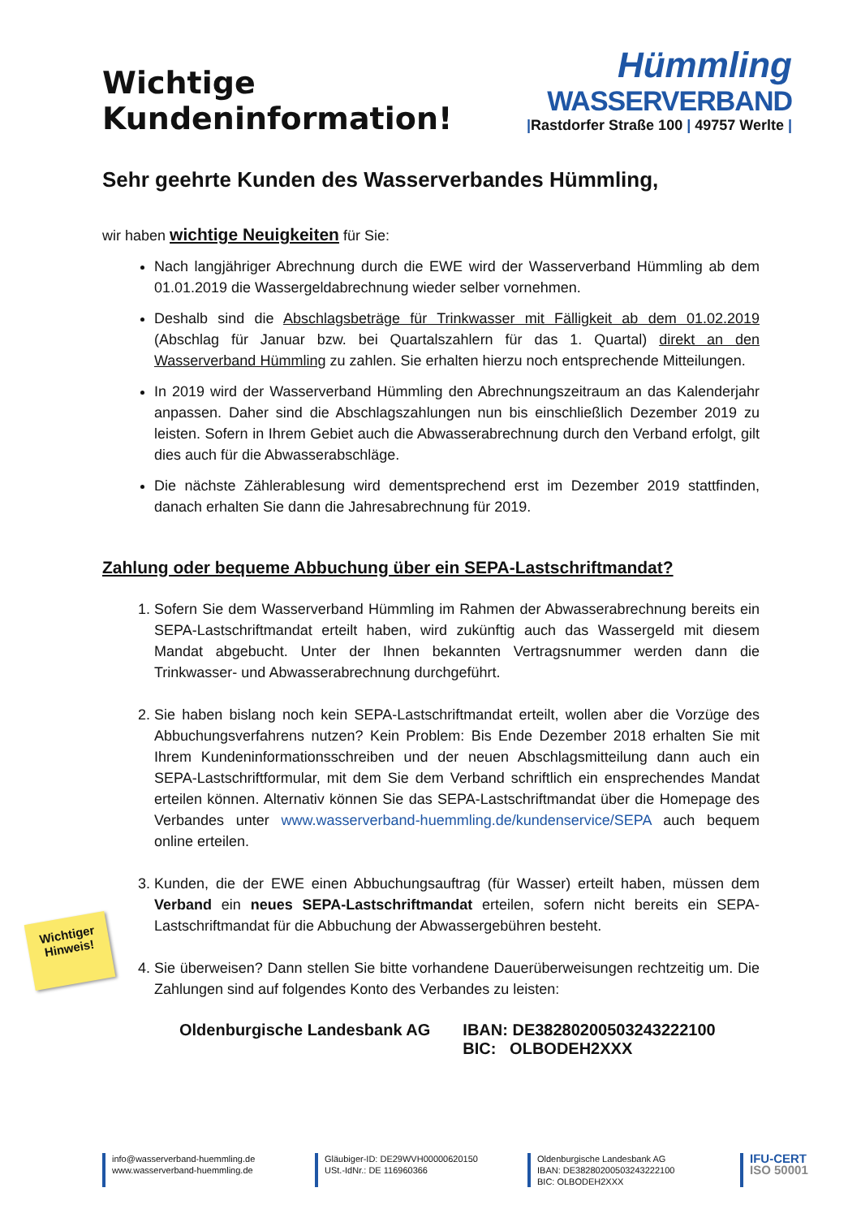Wichtige
Kundeninformation!
Hümmling
WASSERVERBAND
|Rastdorfer Straße 100 | 49757 Werlte |
Sehr geehrte Kunden des Wasserverbandes Hümmling,
wir haben wichtige Neuigkeiten für Sie:
Nach langjähriger Abrechnung durch die EWE wird der Wasserverband Hümmling ab dem 01.01.2019 die Wassergeldabrechnung wieder selber vornehmen.
Deshalb sind die Abschlagsbeträge für Trinkwasser mit Fälligkeit ab dem 01.02.2019 (Abschlag für Januar bzw. bei Quartalszahlern für das 1. Quartal) direkt an den Wasserverband Hümmling zu zahlen. Sie erhalten hierzu noch entsprechende Mitteilungen.
In 2019 wird der Wasserverband Hümmling den Abrechnungszeitraum an das Kalenderjahr anpassen. Daher sind die Abschlagszahlungen nun bis einschließlich Dezember 2019 zu leisten. Sofern in Ihrem Gebiet auch die Abwasserabrechnung durch den Verband erfolgt, gilt dies auch für die Abwasserabschläge.
Die nächste Zählerablesung wird dementsprechend erst im Dezember 2019 stattfinden, danach erhalten Sie dann die Jahresabrechnung für 2019.
Zahlung oder bequeme Abbuchung über ein SEPA-Lastschriftmandat?
1. Sofern Sie dem Wasserverband Hümmling im Rahmen der Abwasserabrechnung bereits ein SEPA-Lastschriftmandat erteilt haben, wird zukünftig auch das Wassergeld mit diesem Mandat abgebucht. Unter der Ihnen bekannten Vertragsnummer werden dann die Trinkwasser- und Abwasserabrechnung durchgeführt.
2. Sie haben bislang noch kein SEPA-Lastschriftmandat erteilt, wollen aber die Vorzüge des Abbuchungsverfahrens nutzen? Kein Problem: Bis Ende Dezember 2018 erhalten Sie mit Ihrem Kundeninformationsschreiben und der neuen Abschlagsmitteilung dann auch ein SEPA-Lastschriftformular, mit dem Sie dem Verband schriftlich ein ensprechendes Mandat erteilen können. Alternativ können Sie das SEPA-Lastschriftmandat über die Homepage des Verbandes unter www.wasserverband-huemmling.de/kundenservice/SEPA auch bequem online erteilen.
3. Kunden, die der EWE einen Abbuchungsauftrag (für Wasser) erteilt haben, müssen dem Verband ein neues SEPA-Lastschriftmandat erteilen, sofern nicht bereits ein SEPA-Lastschriftmandat für die Abbuchung der Abwassergebühren besteht.
4. Sie überweisen? Dann stellen Sie bitte vorhandene Dauerüberweisungen rechtzeitig um. Die Zahlungen sind auf folgendes Konto des Verbandes zu leisten:
Oldenburgische Landesbank AG IBAN: DE38280200503243222100
BIC: OLBODEH2XXX
Wichtiger
Hinweis!
info@wasserverband-huemmling.de
www.wasserverband-huemmling.de
Gläubiger-ID: DE29WVH00000620150
USt.-IdNr.: DE 116960366
Oldenburgische Landesbank AG
IBAN: DE38280200503243222100
BIC: OLBODEH2XXX
IFU-CERT
ISO 50001